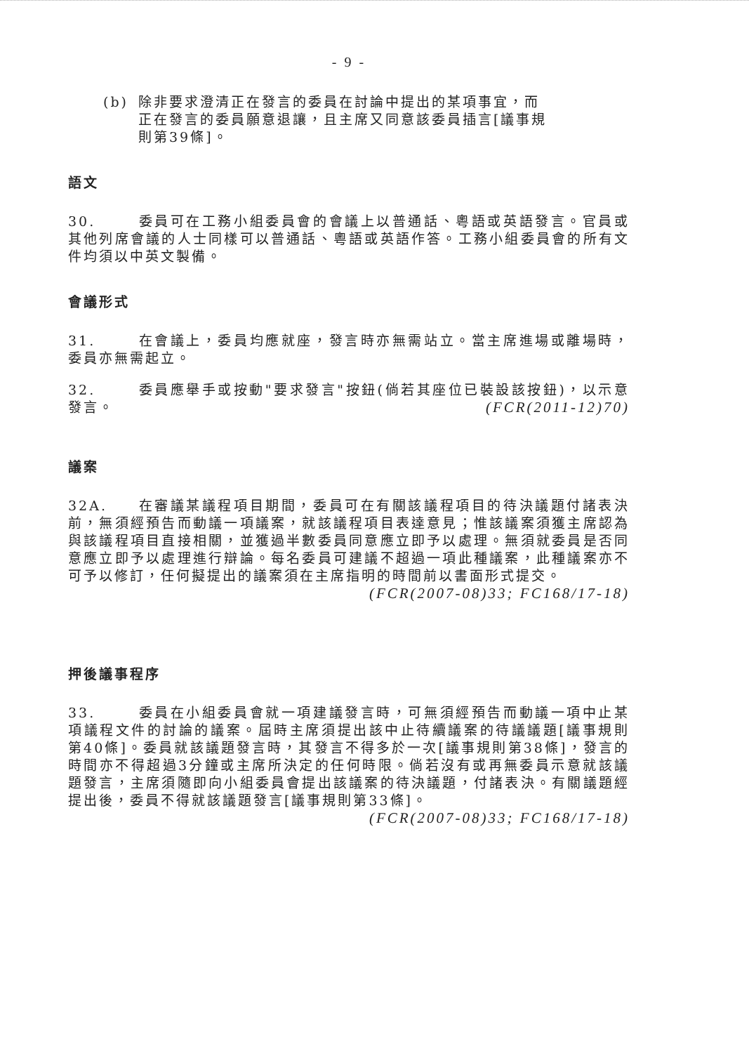- 9 -
(b) 除非要求澄清正在發言的委員在討論中提出的某項事宜，而正在發言的委員願意退讓，且主席又同意該委員插言[議事規則第39條]。
語文
30. 委員可在工務小組委員會的會議上以普通話、粵語或英語發言。官員或其他列席會議的人士同樣可以普通話、粵語或英語作答。工務小組委員會的所有文件均須以中英文製備。
會議形式
31. 在會議上，委員均應就座，發言時亦無需站立。當主席進場或離場時，委員亦無需起立。
32. 委員應舉手或按動"要求發言"按鈕(倘若其座位已裝設該按鈕)，以示意發言。 (FCR(2011-12)70)
議案
32A. 在審議某議程項目期間，委員可在有關該議程項目的待決議題付諸表決前，無須經預告而動議一項議案，就該議程項目表達意見；惟該議案須獲主席認為與該議程項目直接相關，並獲過半數委員同意應立即予以處理。無須就委員是否同意應立即予以處理進行辯論。每名委員可建議不超過一項此種議案，此種議案亦不可予以修訂，任何擬提出的議案須在主席指明的時間前以書面形式提交。
(FCR(2007-08)33; FC168/17-18)
押後議事程序
33. 委員在小組委員會就一項建議發言時，可無須經預告而動議一項中止某項議程文件的討論的議案。屆時主席須提出該中止待續議案的待議議題[議事規則第40條]。委員就該議題發言時，其發言不得多於一次[議事規則第38條]，發言的時間亦不得超過3分鐘或主席所決定的任何時限。倘若沒有或再無委員示意就該議題發言，主席須隨即向小組委員會提出該議案的待決議題，付諸表決。有關議題經提出後，委員不得就該議題發言[議事規則第33條]。
(FCR(2007-08)33; FC168/17-18)